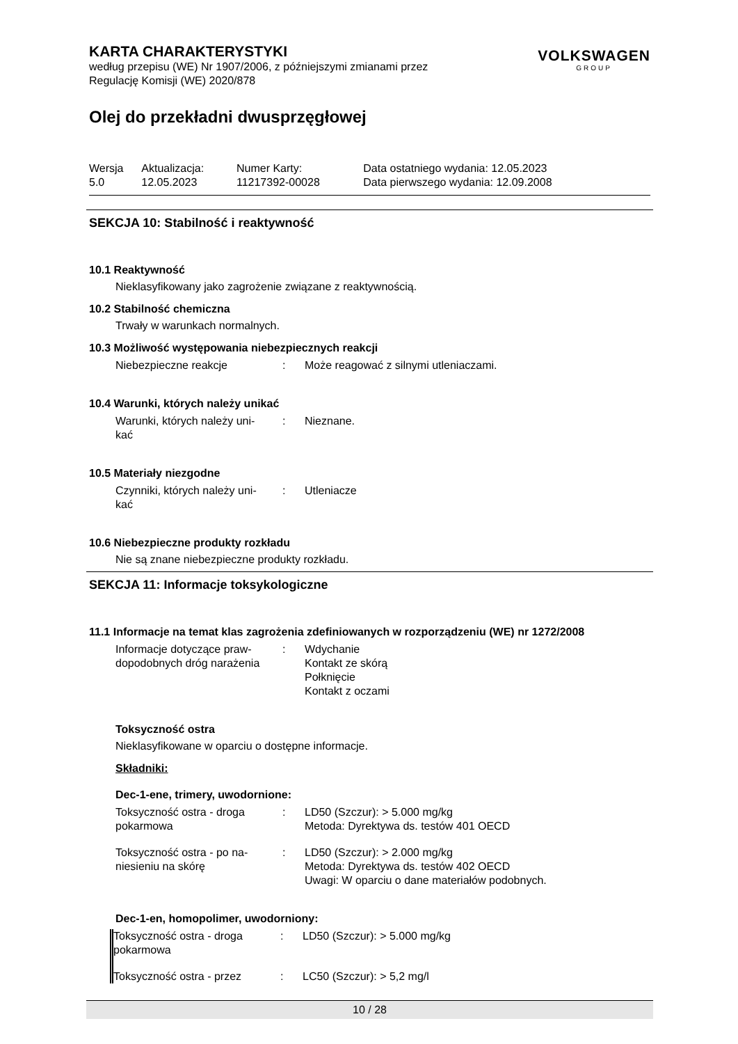KARTA CHARAKTERYSTYKI
według przepisu (WE) Nr 1907/2006, z późniejszymi zmianami przez
Regulację Komisji (WE) 2020/878
VOLKSWAGEN
GROUP
Olej do przekładni dwusprzęgłowej
| Wersja 5.0 | Aktualizacja: 12.05.2023 | Numer Karty: 11217392-00028 | Data ostatniego wydania: 12.05.2023 Data pierwszego wydania: 12.09.2008 |
SEKCJA 10: Stabilność i reaktywność
10.1 Reaktywność
Nieklasyfikowany jako zagrożenie związane z reaktywnością.
10.2 Stabilność chemiczna
Trwały w warunkach normalnych.
10.3 Możliwość występowania niebezpiecznych reakcji
| Niebezpieczne reakcje | : | Może reagować z silnymi utleniaczami. |
10.4 Warunki, których należy unikać
| Warunki, których należy uni- kać | : | Nieznane. |
10.5 Materiały niezgodne
| Czynniki, których należy uni- kać | : | Utleniacze |
10.6 Niebezpieczne produkty rozkładu
Nie są znane niebezpieczne produkty rozkładu.
SEKCJA 11: Informacje toksykologiczne
11.1 Informacje na temat klas zagrożenia zdefiniowanych w rozporządzeniu (WE) nr 1272/2008
| Informacje dotyczące praw- dopodobnych dróg narażenia | : | Wdychanie Kontakt ze skórą Połknięcie Kontakt z oczami |
Toksyczność ostra
Nieklasyfikowane w oparciu o dostępne informacje.
Składniki:
Dec-1-ene, trimery, uwodornione:
| Toksyczność ostra - droga pokarmowa | : | LD50 (Szczur): > 5.000 mg/kg Metoda: Dyrektywa ds. testów 401 OECD |
| Toksyczność ostra - po na- niesieniu na skórę | : | LD50 (Szczur): > 2.000 mg/kg Metoda: Dyrektywa ds. testów 402 OECD Uwagi: W oparciu o dane materiałów podobnych. |
Dec-1-en, homopolimer, uwodorniony:
| Toksyczność ostra - droga pokarmowa | : | LD50 (Szczur): > 5.000 mg/kg |
| Toksyczność ostra - przez | : | LC50 (Szczur): > 5,2 mg/l |
10 / 28